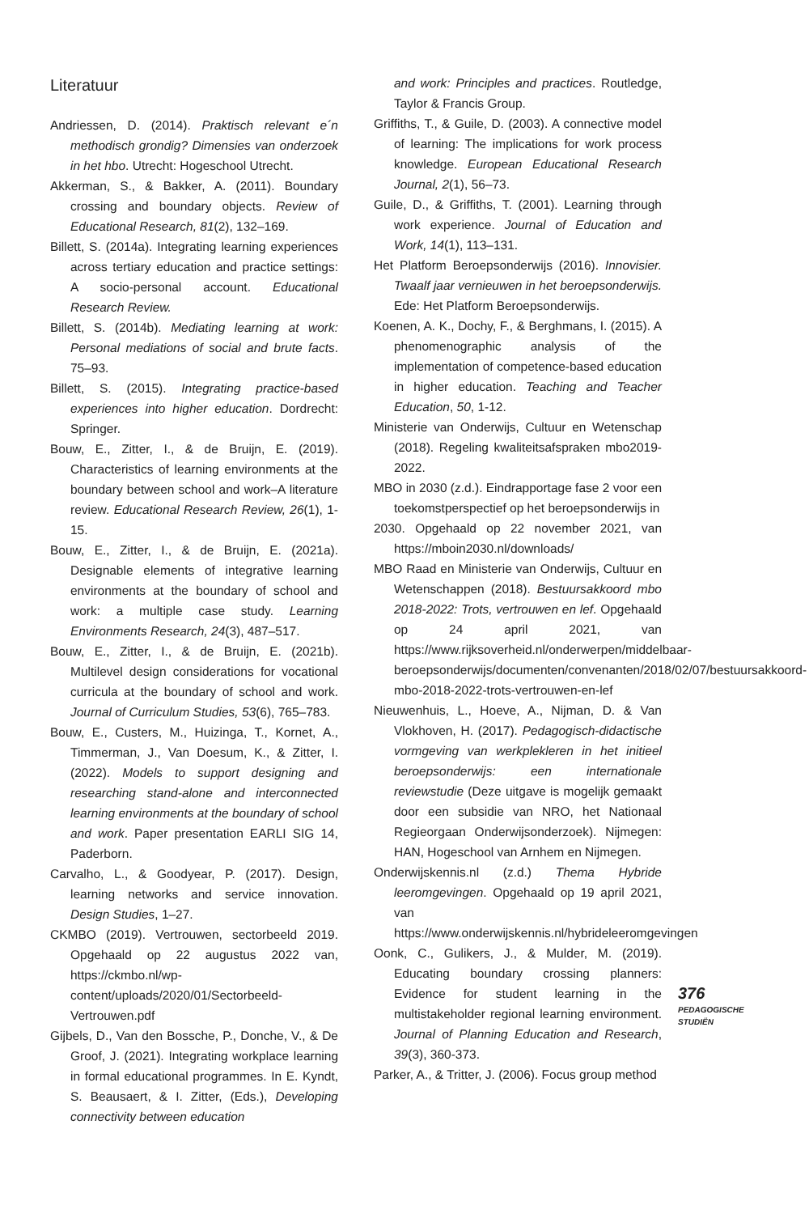Literatuur
Andriessen, D. (2014). Praktisch relevant e´n methodisch grondig? Dimensies van onderzoek in het hbo. Utrecht: Hogeschool Utrecht.
Akkerman, S., & Bakker, A. (2011). Boundary crossing and boundary objects. Review of Educational Research, 81(2), 132–169.
Billett, S. (2014a). Integrating learning experiences across tertiary education and practice settings: A socio-personal account. Educational Research Review.
Billett, S. (2014b). Mediating learning at work: Personal mediations of social and brute facts. 75–93.
Billett, S. (2015). Integrating practice-based experiences into higher education. Dordrecht: Springer.
Bouw, E., Zitter, I., & de Bruijn, E. (2019). Characteristics of learning environments at the boundary between school and work–A literature review. Educational Research Review, 26(1), 1-15.
Bouw, E., Zitter, I., & de Bruijn, E. (2021a). Designable elements of integrative learning environments at the boundary of school and work: a multiple case study. Learning Environments Research, 24(3), 487–517.
Bouw, E., Zitter, I., & de Bruijn, E. (2021b). Multilevel design considerations for vocational curricula at the boundary of school and work. Journal of Curriculum Studies, 53(6), 765–783.
Bouw, E., Custers, M., Huizinga, T., Kornet, A., Timmerman, J., Van Doesum, K., & Zitter, I. (2022). Models to support designing and researching stand-alone and interconnected learning environments at the boundary of school and work. Paper presentation EARLI SIG 14, Paderborn.
Carvalho, L., & Goodyear, P. (2017). Design, learning networks and service innovation. Design Studies, 1–27.
CKMBO (2019). Vertrouwen, sectorbeeld 2019. Opgehaald op 22 augustus 2022 van, https://ckmbo.nl/wp-content/uploads/2020/01/Sectorbeeld-Vertrouwen.pdf
Gijbels, D., Van den Bossche, P., Donche, V., & De Groof, J. (2021). Integrating workplace learning in formal educational programmes. In E. Kyndt, S. Beausaert, & I. Zitter, (Eds.), Developing connectivity between education
and work: Principles and practices. Routledge, Taylor & Francis Group.
Griffiths, T., & Guile, D. (2003). A connective model of learning: The implications for work process knowledge. European Educational Research Journal, 2(1), 56–73.
Guile, D., & Griffiths, T. (2001). Learning through work experience. Journal of Education and Work, 14(1), 113–131.
Het Platform Beroepsonderwijs (2016). Innovisier. Twaalf jaar vernieuwen in het beroepsonderwijs. Ede: Het Platform Beroepsonderwijs.
Koenen, A. K., Dochy, F., & Berghmans, I. (2015). A phenomenographic analysis of the implementation of competence-based education in higher education. Teaching and Teacher Education, 50, 1-12.
Ministerie van Onderwijs, Cultuur en Wetenschap (2018). Regeling kwaliteitsafspraken mbo2019-2022.
MBO in 2030 (z.d.). Eindrapportage fase 2 voor een toekomstperspectief op het beroepsonderwijs in
2030. Opgehaald op 22 november 2021, van https://mboin2030.nl/downloads/
MBO Raad en Ministerie van Onderwijs, Cultuur en Wetenschappen (2018). Bestuursakkoord mbo 2018-2022: Trots, vertrouwen en lef. Opgehaald op 24 april 2021, van https://www.rijksoverheid.nl/onderwerpen/middelbaar-beroepsonderwijs/documenten/convenanten/2018/02/07/bestuursakkoord-mbo-2018-2022-trots-vertrouwen-en-lef
Nieuwenhuis, L., Hoeve, A., Nijman, D. & Van Vlokhoven, H. (2017). Pedagogisch-didactische vormgeving van werkplekleren in het initieel beroepsonderwijs: een internationale reviewstudie (Deze uitgave is mogelijk gemaakt door een subsidie van NRO, het Nationaal Regieorgaan Onderwijsonderzoek). Nijmegen: HAN, Hogeschool van Arnhem en Nijmegen.
Onderwijskennis.nl (z.d.) Thema Hybride leeromgevingen. Opgehaald op 19 april 2021, van https://www.onderwijskennis.nl/hybrideleeromgevingen
Oonk, C., Gulikers, J., & Mulder, M. (2019). Educating boundary crossing planners: Evidence for student learning in the multistakeholder regional learning environment. Journal of Planning Education and Research, 39(3), 360-373.
Parker, A., & Tritter, J. (2006). Focus group method
376
PEDAGOGISCHE
STUDIËN